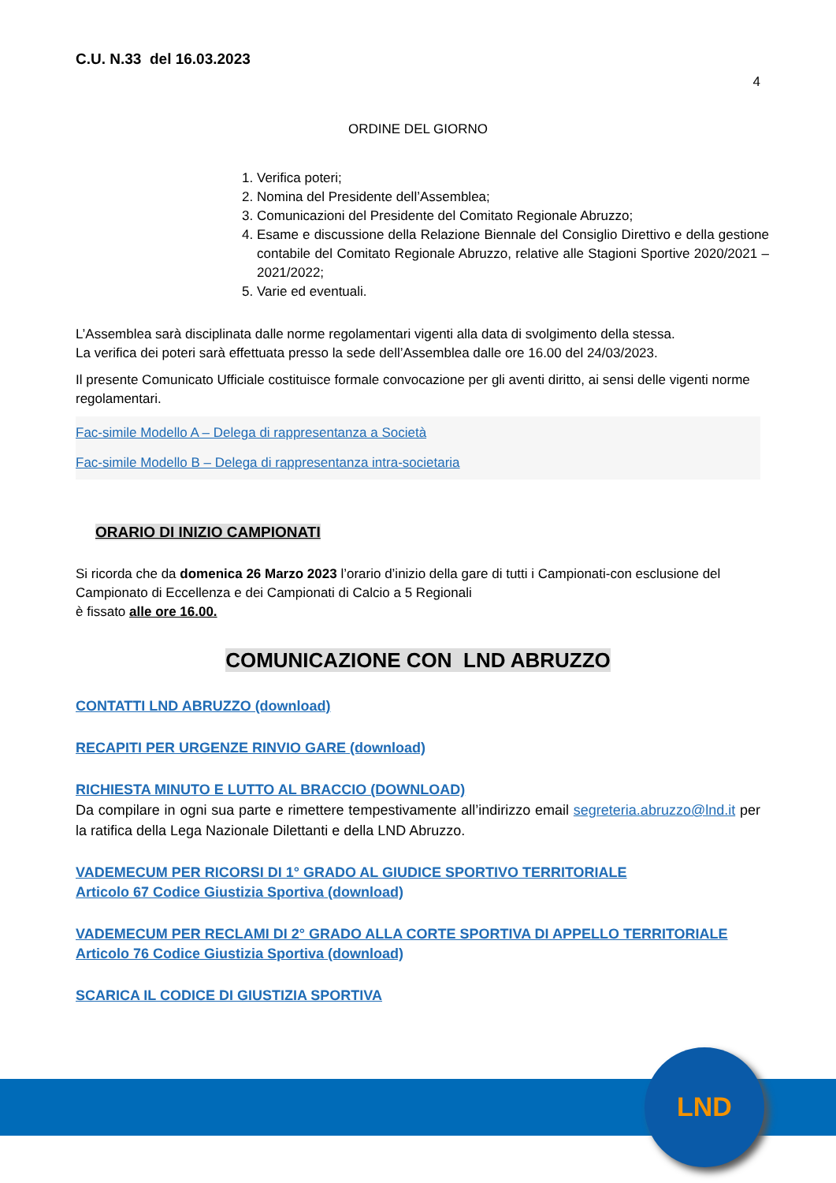C.U. N.33 del 16.03.2023
4
ORDINE DEL GIORNO
1. Verifica poteri;
2. Nomina del Presidente dell’Assemblea;
3. Comunicazioni del Presidente del Comitato Regionale Abruzzo;
4. Esame e discussione della Relazione Biennale del Consiglio Direttivo e della gestione contabile del Comitato Regionale Abruzzo, relative alle Stagioni Sportive 2020/2021 – 2021/2022;
5. Varie ed eventuali.
L’Assemblea sarà disciplinata dalle norme regolamentari vigenti alla data di svolgimento della stessa.
La verifica dei poteri sarà effettuata presso la sede dell’Assemblea dalle ore 16.00 del 24/03/2023.
Il presente Comunicato Ufficiale costituisce formale convocazione per gli aventi diritto, ai sensi delle vigenti norme regolamentari.
Fac-simile Modello A – Delega di rappresentanza a Società
Fac-simile Modello B – Delega di rappresentanza intra-societaria
ORARIO DI INIZIO CAMPIONATI
Si ricorda che da domenica 26 Marzo 2023 l’orario d’inizio della gare di tutti i Campionati-con esclusione del Campionato di Eccellenza e dei Campionati di Calcio a 5 Regionali
è fissato alle ore 16.00.
COMUNICAZIONE CON LND ABRUZZO
CONTATTI LND ABRUZZO (download)
RECAPITI PER URGENZE RINVIO GARE (download)
RICHIESTA MINUTO E LUTTO AL BRACCIO (DOWNLOAD)
Da compilare in ogni sua parte e rimettere tempestivamente all’indirizzo email segreteria.abruzzo@lnd.it per la ratifica della Lega Nazionale Dilettanti e della LND Abruzzo.
VADEMECUM PER RICORSI DI 1° GRADO AL GIUDICE SPORTIVO TERRITORIALE
Articolo 67 Codice Giustizia Sportiva (download)
VADEMECUM PER RECLAMI DI 2° GRADO ALLA CORTE SPORTIVA DI APPELLO TERRITORIALE
Articolo 76 Codice Giustizia Sportiva (download)
SCARICA IL CODICE DI GIUSTIZIA SPORTIVA
LND